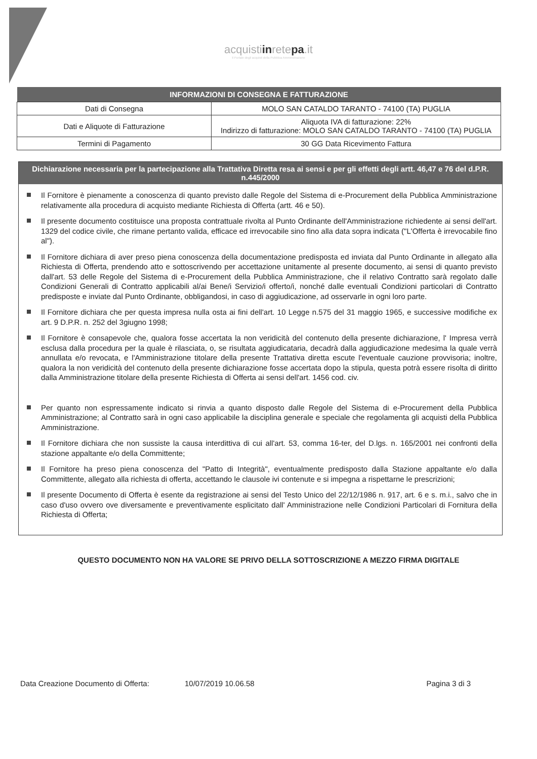acquistiinretepa.it
Il Portale degli acquisti della Pubblica Amministrazione
| INFORMAZIONI DI CONSEGNA E FATTURAZIONE | |
| --- | --- |
| Dati di Consegna | MOLO SAN CATALDO TARANTO - 74100 (TA) PUGLIA |
| Dati e Aliquote di Fatturazione | Aliquota IVA di fatturazione: 22% Indirizzo di fatturazione: MOLO SAN CATALDO TARANTO - 74100 (TA) PUGLIA |
| Termini di Pagamento | 30 GG Data Ricevimento Fattura |
Dichiarazione necessaria per la partecipazione alla Trattativa Diretta resa ai sensi e per gli effetti degli artt. 46,47 e 76 del d.P.R. n.445/2000
Il Fornitore è pienamente a conoscenza di quanto previsto dalle Regole del Sistema di e-Procurement della Pubblica Amministrazione relativamente alla procedura di acquisto mediante Richiesta di Offerta (artt. 46 e 50).
Il presente documento costituisce una proposta contrattuale rivolta al Punto Ordinante dell'Amministrazione richiedente ai sensi dell'art. 1329 del codice civile, che rimane pertanto valida, efficace ed irrevocabile sino fino alla data sopra indicata ("L'Offerta è irrevocabile fino al").
Il Fornitore dichiara di aver preso piena conoscenza della documentazione predisposta ed inviata dal Punto Ordinante in allegato alla Richiesta di Offerta, prendendo atto e sottoscrivendo per accettazione unitamente al presente documento, ai sensi di quanto previsto dall'art. 53 delle Regole del Sistema di e-Procurement della Pubblica Amministrazione, che il relativo Contratto sarà regolato dalle Condizioni Generali di Contratto applicabili al/ai Bene/i Servizio/i offerto/i, nonché dalle eventuali Condizioni particolari di Contratto predisposte e inviate dal Punto Ordinante, obbligandosi, in caso di aggiudicazione, ad osservarle in ogni loro parte.
Il Fornitore dichiara che per questa impresa nulla osta ai fini dell'art. 10 Legge n.575 del 31 maggio 1965, e successive modifiche ex art. 9 D.P.R. n. 252 del 3giugno 1998;
Il Fornitore è consapevole che, qualora fosse accertata la non veridicità del contenuto della presente dichiarazione, l' Impresa verrà esclusa dalla procedura per la quale è rilasciata, o, se risultata aggiudicataria, decadrà dalla aggiudicazione medesima la quale verrà annullata e/o revocata, e l'Amministrazione titolare della presente Trattativa diretta escute l'eventuale cauzione provvisoria; inoltre, qualora la non veridicità del contenuto della presente dichiarazione fosse accertata dopo la stipula, questa potrà essere risolta di diritto dalla Amministrazione titolare della presente Richiesta di Offerta ai sensi dell'art. 1456 cod. civ.
Per quanto non espressamente indicato si rinvia a quanto disposto dalle Regole del Sistema di e-Procurement della Pubblica Amministrazione; al Contratto sarà in ogni caso applicabile la disciplina generale e speciale che regolamenta gli acquisti della Pubblica Amministrazione.
Il Fornitore dichiara che non sussiste la causa interdittiva di cui all'art. 53, comma 16-ter, del D.lgs. n. 165/2001 nei confronti della stazione appaltante e/o della Committente;
Il Fornitore ha preso piena conoscenza del "Patto di Integrità", eventualmente predisposto dalla Stazione appaltante e/o dalla Committente, allegato alla richiesta di offerta, accettando le clausole ivi contenute e si impegna a rispettarne le prescrizioni;
Il presente Documento di Offerta è esente da registrazione ai sensi del Testo Unico del 22/12/1986 n. 917, art. 6 e s. m.i., salvo che in caso d'uso ovvero ove diversamente e preventivamente esplicitato dall' Amministrazione nelle Condizioni Particolari di Fornitura della Richiesta di Offerta;
QUESTO DOCUMENTO NON HA VALORE SE PRIVO DELLA SOTTOSCRIZIONE A MEZZO FIRMA DIGITALE
Data Creazione Documento di Offerta: 10/07/2019 10.06.58 Pagina 3 di 3